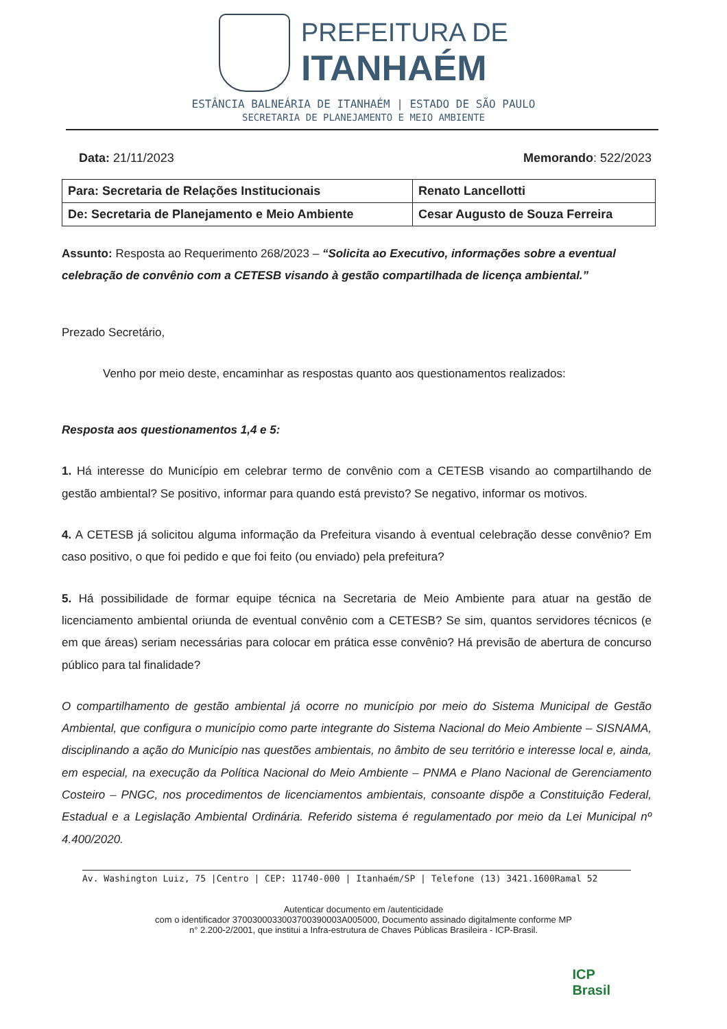PREFEITURA DE
ITANHAÉM
ESTÂNCIA BALNEÁRIA DE ITANHAÉM | ESTADO DE SÃO PAULO
SECRETARIA DE PLANEJAMENTO E MEIO AMBIENTE
Data: 21/11/2023 Memorando: 522/2023
| Para: Secretaria de Relações Institucionais | Renato Lancellotti |
| De: Secretaria de Planejamento e Meio Ambiente | Cesar Augusto de Souza Ferreira |
Assunto: Resposta ao Requerimento 268/2023 – “Solicita ao Executivo, informações sobre a eventual celebração de convênio com a CETESB visando à gestão compartilhada de licença ambiental.”
Prezado Secretário,
Venho por meio deste, encaminhar as respostas quanto aos questionamentos realizados:
Resposta aos questionamentos 1,4 e 5:
1. Há interesse do Município em celebrar termo de convênio com a CETESB visando ao compartilhando de gestão ambiental? Se positivo, informar para quando está previsto? Se negativo, informar os motivos.
4. A CETESB já solicitou alguma informação da Prefeitura visando à eventual celebração desse convênio? Em caso positivo, o que foi pedido e que foi feito (ou enviado) pela prefeitura?
5. Há possibilidade de formar equipe técnica na Secretaria de Meio Ambiente para atuar na gestão de licenciamento ambiental oriunda de eventual convênio com a CETESB? Se sim, quantos servidores técnicos (e em que áreas) seriam necessárias para colocar em prática esse convênio? Há previsão de abertura de concurso público para tal finalidade?
O compartilhamento de gestão ambiental já ocorre no município por meio do Sistema Municipal de Gestão Ambiental, que configura o município como parte integrante do Sistema Nacional do Meio Ambiente – SISNAMA, disciplinando a ação do Município nas questões ambientais, no âmbito de seu território e interesse local e, ainda, em especial, na execução da Política Nacional do Meio Ambiente – PNMA e Plano Nacional de Gerenciamento Costeiro – PNGC, nos procedimentos de licenciamentos ambientais, consoante dispõe a Constituição Federal, Estadual e a Legislação Ambiental Ordinária. Referido sistema é regulamentado por meio da Lei Municipal nº 4.400/2020.
Av. Washington Luiz, 75 |Centro | CEP: 11740-000 | Itanhaém/SP | Telefone (13) 3421.1600Ramal 52
Autenticar documento em /autenticidade
com o identificador 3700300033003700390003A005000, Documento assinado digitalmente conforme MP
n° 2.200-2/2001, que institui a Infra-estrutura de Chaves Públicas Brasileira - ICP-Brasil.
ICP
Brasil